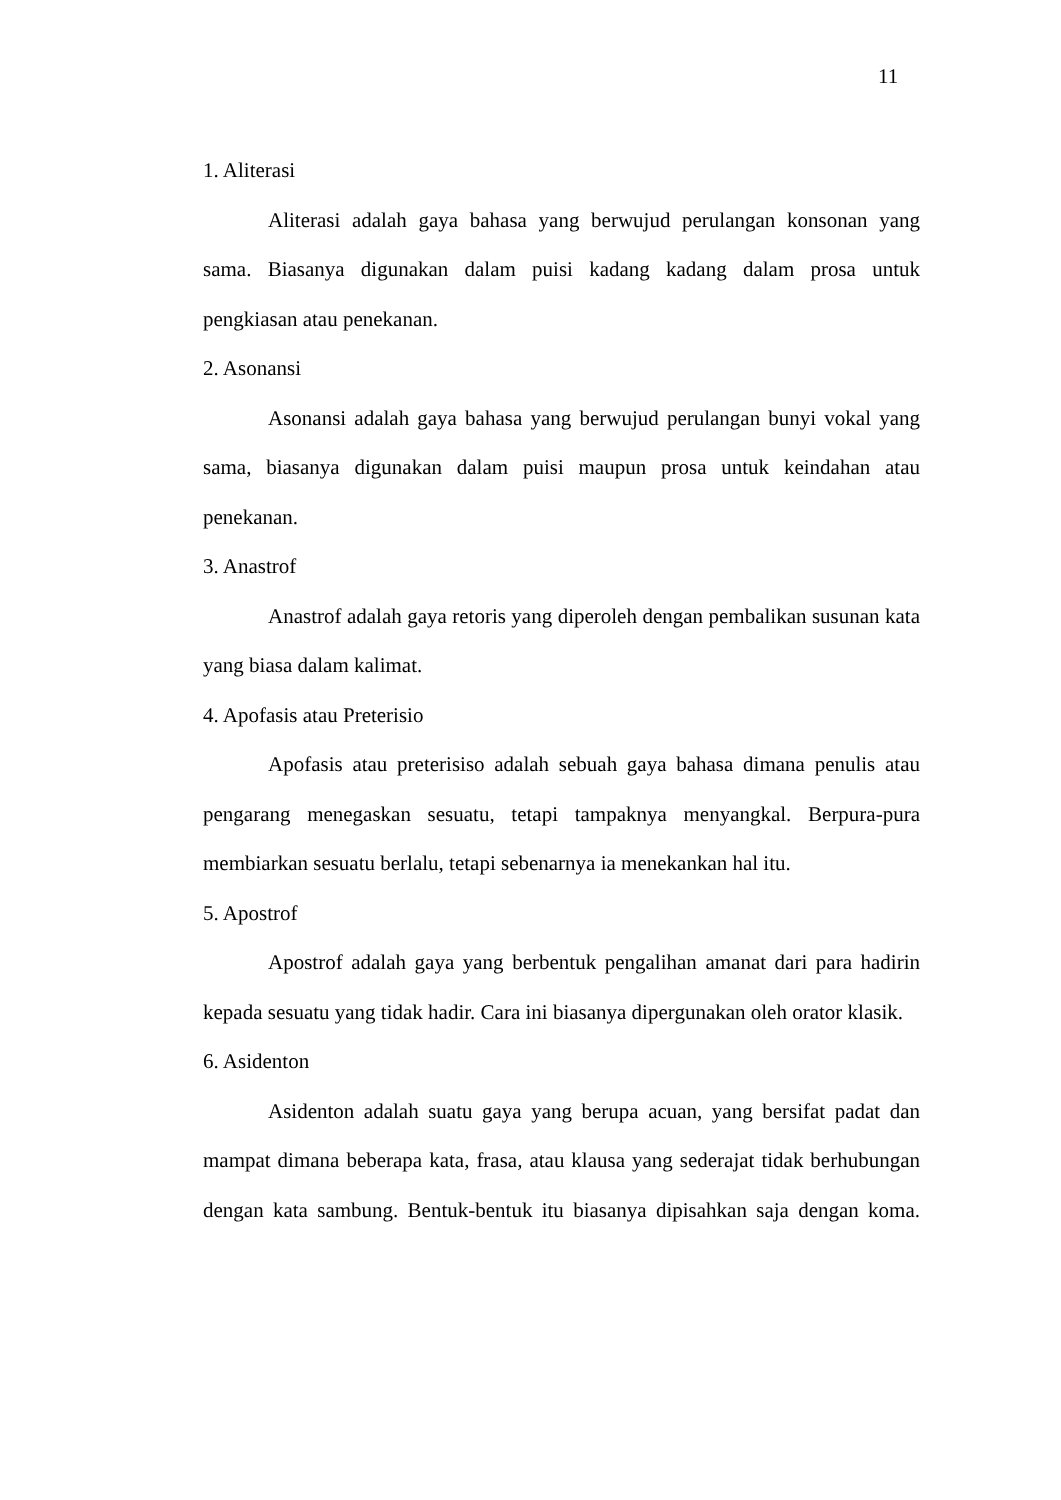11
1. Aliterasi
Aliterasi adalah gaya bahasa yang berwujud perulangan konsonan yang sama. Biasanya digunakan dalam puisi kadang kadang dalam prosa untuk pengkiasan atau penekanan.
2. Asonansi
Asonansi adalah gaya bahasa yang berwujud perulangan bunyi vokal yang sama, biasanya digunakan dalam puisi maupun prosa untuk keindahan atau penekanan.
3. Anastrof
Anastrof adalah gaya retoris yang diperoleh dengan pembalikan susunan kata yang biasa dalam kalimat.
4. Apofasis atau Preterisio
Apofasis atau preterisiso adalah sebuah gaya bahasa dimana penulis atau pengarang menegaskan sesuatu, tetapi tampaknya menyangkal. Berpura-pura membiarkan sesuatu berlalu, tetapi sebenarnya ia menekankan hal itu.
5. Apostrof
Apostrof adalah gaya yang berbentuk pengalihan amanat dari para hadirin kepada sesuatu yang tidak hadir. Cara ini biasanya dipergunakan oleh orator klasik.
6. Asidenton
Asidenton adalah suatu gaya yang berupa acuan, yang bersifat padat dan mampat dimana beberapa kata, frasa, atau klausa yang sederajat tidak berhubungan dengan kata sambung. Bentuk-bentuk itu biasanya dipisahkan saja dengan koma.